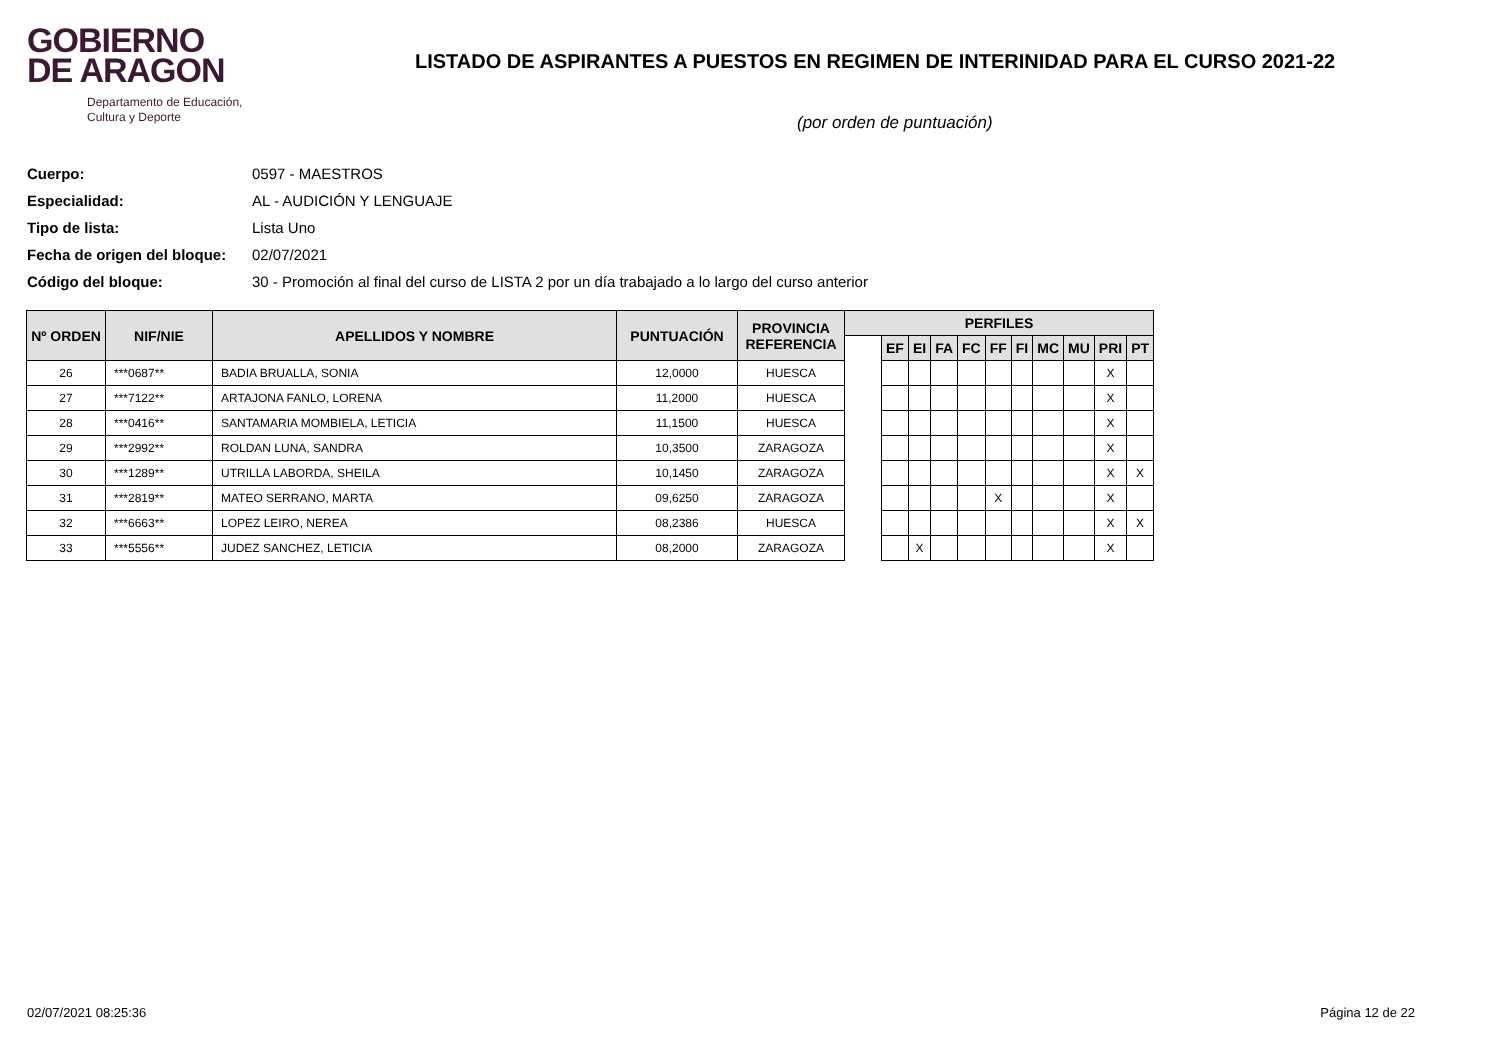GOBIERNO
DE ARAGON
Departamento de Educación,
Cultura y Deporte
LISTADO DE ASPIRANTES A PUESTOS EN REGIMEN DE INTERINIDAD PARA EL CURSO 2021-22
(por orden de puntuación)
Cuerpo: 0597 - MAESTROS
Especialidad: AL - AUDICIÓN Y LENGUAJE
Tipo de lista: Lista Uno
Fecha de origen del bloque: 02/07/2021
Código del bloque: 30 - Promoción al final del curso de LISTA 2 por un día trabajado a lo largo del curso anterior
| Nº ORDEN | NIF/NIE | APELLIDOS Y NOMBRE | PUNTUACIÓN | PROVINCIA REFERENCIA | PERFILES | | | | | | | | | | |
| --- | --- | --- | --- | --- | --- | --- | --- | --- | --- | --- | --- | --- | --- | --- | --- |
| | | | | | | EF | EI | FA | FC | FF | FI | MC | MU | PRI | PT |
| 26 | ***0687** | BADIA BRUALLA, SONIA | 12,0000 | HUESCA | | | | | | | | | | X | |
| 27 | ***7122** | ARTAJONA FANLO, LORENA | 11,2000 | HUESCA | | | | | | | | | | X | |
| 28 | ***0416** | SANTAMARIA MOMBIELA, LETICIA | 11,1500 | HUESCA | | | | | | | | | | X | |
| 29 | ***2992** | ROLDAN LUNA, SANDRA | 10,3500 | ZARAGOZA | | | | | | | | | | X | |
| 30 | ***1289** | UTRILLA LABORDA, SHEILA | 10,1450 | ZARAGOZA | | | | | | | | | | X | X |
| 31 | ***2819** | MATEO SERRANO, MARTA | 09,6250 | ZARAGOZA | | | | | | X | | | | X | |
| 32 | ***6663** | LOPEZ LEIRO, NEREA | 08,2386 | HUESCA | | | | | | | | | | X | X |
| 33 | ***5556** | JUDEZ SANCHEZ, LETICIA | 08,2000 | ZARAGOZA | | | X | | | | | | | X | |
02/07/2021 08:25:36 Página 12 de 22